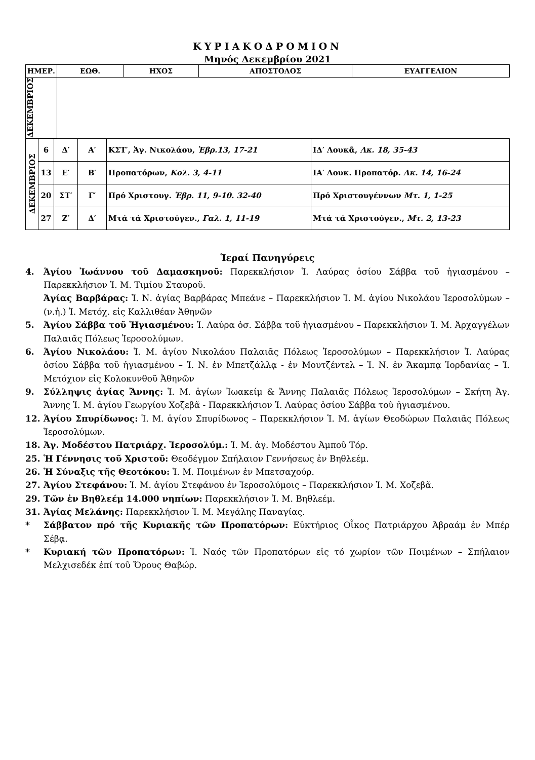ΚΥΡΙΑΚΟΔΡΟΜΙΟΝ
Μηνός Δεκεμβρίου 2021
| ΗΜΕΡ. | ΕΩΘ. | ΗΧΟΣ | ΑΠΟΣΤΟΛΟΣ | ΕΥΑΓΓΕΛΙΟΝ |
| --- | --- | --- | --- | --- |
| ΔΕΚΕΜΒΡΙΟΣ | | | | |
| ΔΕΚΕΜΒΡΙΟΣ | 6 | Δ′ | Α′ | ΚΣΤ′, Ἁγ. Νικολάου, Ἑβρ.13, 17-21 | ΙΔ′ Λουκᾶ, Λκ. 18, 35-43 |
| | 13 | Ε′ | Β′ | Προπατόρων, Κολ. 3, 4-11 | ΙΑ′ Λουκ. Προπατόρ. Λκ. 14, 16-24 |
| | 20 | ΣΤ′ | Γ′ | Πρό Χριστουγ. Ἑβρ. 11, 9-10. 32-40 | Πρό Χριστουγέννων Μτ. 1, 1-25 |
| | 27 | Ζ′ | Δ′ | Μτά τά Χριστούγεν., Γαλ. 1, 11-19 | Μτά τά Χριστούγεν., Μτ. 2, 13-23 |
Ἱεραί Πανηγύρεις
4. Ἁγίου Ἰωάννου τοῦ Δαμασκηνοῦ: Παρεκκλήσιον Ἱ. Λαύρας ὁσίου Σάββα τοῦ ἡγιασμένου – Παρεκκλήσιον Ἱ. Μ. Τιμίου Σταυροῦ.
Ἁγίας Βαρβάρας: Ἱ. Ν. ἁγίας Βαρβάρας Μπεάνε – Παρεκκλήσιον Ἱ. Μ. ἁγίου Νικολάου Ἱεροσολύμων – (ν.ἡ.) Ἱ. Μετόχ. εἰς Καλλιθέαν Ἀθηνῶν
5. Ἁγίου Σάββα τοῦ Ἡγιασμένου: Ἱ. Λαύρα ὁσ. Σάββα τοῦ ἡγιασμένου – Παρεκκλήσιον Ἱ. Μ. Ἀρχαγγέλων Παλαιᾶς Πόλεως Ἱεροσολύμων.
6. Ἁγίου Νικολάου: Ἱ. Μ. ἁγίου Νικολάου Παλαιᾶς Πόλεως Ἱεροσολύμων – Παρεκκλήσιον Ἱ. Λαύρας ὁσίου Σάββα τοῦ ἡγιασμένου – Ἱ. Ν. ἐν Μπετζάλλᾳ - ἐν Μουτζέντελ – Ἱ. Ν. ἐν Ἄκαμπᾳ Ἰορδανίας – Ἱ. Μετόχιον εἰς Κολοκυνθοῦ Ἀθηνῶν
9. Σύλληψις ἁγίας Ἄννης: Ἱ. Μ. ἁγίων Ἰωακείμ & Ἄννης Παλαιᾶς Πόλεως Ἱεροσολύμων – Σκήτη Ἁγ. Ἄννης Ἱ. Μ. ἁγίου Γεωργίου Χοζεβᾶ - Παρεκκλήσιον Ἱ. Λαύρας ὁσίου Σάββα τοῦ ἡγιασμένου.
12. Ἁγίου Σπυρίδωνος: Ἱ. Μ. ἁγίου Σπυρίδωνος – Παρεκκλήσιον Ἱ. Μ. ἁγίων Θεοδώρων Παλαιᾶς Πόλεως Ἱεροσολύμων.
18. Ἁγ. Μοδέστου Πατριάρχ. Ἱεροσολύμ.: Ἱ. Μ. ἁγ. Μοδέστου Ἀμποῦ Τόρ.
25. Ἡ Γέννησις τοῦ Χριστοῦ: Θεοδέγμον Σπήλαιον Γεννήσεως ἐν Βηθλεέμ.
26. Ἡ Σύναξις τῆς Θεοτόκου: Ἱ. Μ. Ποιμένων ἐν Μπετσαχούρ.
27. Ἁγίου Στεφάνου: Ἱ. Μ. ἁγίου Στεφάνου ἐν Ἱεροσολύμοις – Παρεκκλήσιον Ἱ. Μ. Χοζεβᾶ.
29. Τῶν ἐν Βηθλεέμ 14.000 νηπίων: Παρεκκλήσιον Ἱ. Μ. Βηθλεέμ.
31. Ἁγίας Μελάνης: Παρεκκλήσιον Ἱ. Μ. Μεγάλης Παναγίας.
* Σάββατον πρό τῆς Κυριακῆς τῶν Προπατόρων: Εὐκτήριος Οἶκος Πατριάρχου Ἀβραάμ ἐν Μπέρ Σέβᾳ.
* Κυριακή τῶν Προπατόρων: Ἱ. Ναός τῶν Προπατόρων εἰς τό χωρίον τῶν Ποιμένων – Σπήλαιον Μελχισεδέκ ἐπί τοῦ Ὄρους Θαβώρ.